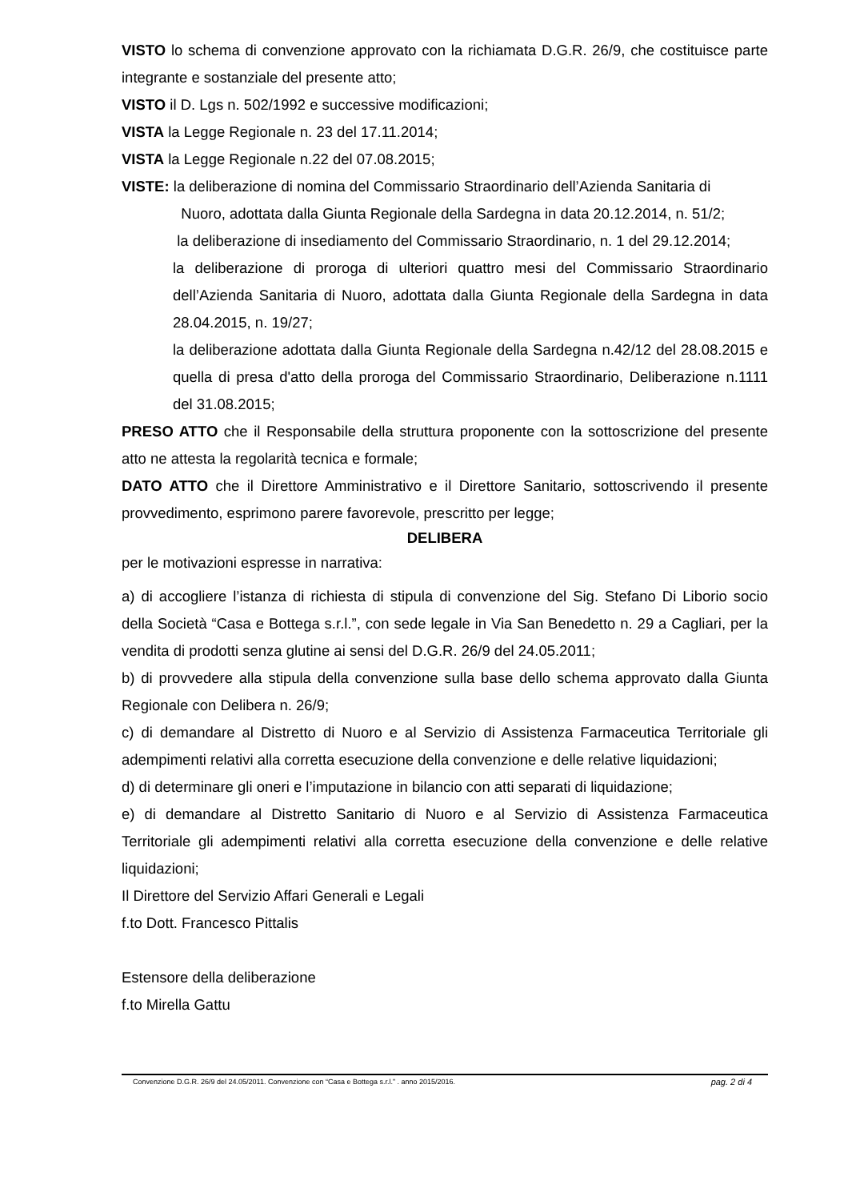VISTO lo schema di convenzione approvato con la richiamata D.G.R. 26/9, che costituisce parte integrante e sostanziale del presente atto;
VISTO il D. Lgs n. 502/1992 e successive modificazioni;
VISTA la Legge Regionale n. 23 del 17.11.2014;
VISTA la Legge Regionale n.22 del 07.08.2015;
VISTE: la deliberazione di nomina del Commissario Straordinario dell’Azienda Sanitaria di
Nuoro, adottata dalla Giunta Regionale della Sardegna in data 20.12.2014, n. 51/2;
la deliberazione di insediamento del Commissario Straordinario, n. 1 del 29.12.2014;
la deliberazione di proroga di ulteriori quattro mesi del Commissario Straordinario dell’Azienda Sanitaria di Nuoro, adottata dalla Giunta Regionale della Sardegna in data 28.04.2015, n. 19/27;
la deliberazione adottata dalla Giunta Regionale della Sardegna n.42/12 del 28.08.2015 e quella di presa d'atto della proroga del Commissario Straordinario, Deliberazione n.1111 del 31.08.2015;
PRESO ATTO che il Responsabile della struttura proponente con la sottoscrizione del presente atto ne attesta la regolarità tecnica e formale;
DATO ATTO che il Direttore Amministrativo e il Direttore Sanitario, sottoscrivendo il presente provvedimento, esprimono parere favorevole, prescritto per legge;
DELIBERA
per le motivazioni espresse in narrativa:
a) di accogliere l’istanza di richiesta di stipula di convenzione del Sig. Stefano Di Liborio socio della Società “Casa e Bottega s.r.l.”, con sede legale in Via San Benedetto n. 29 a Cagliari, per la vendita di prodotti senza glutine ai sensi del D.G.R. 26/9 del 24.05.2011;
b) di provvedere alla stipula della convenzione sulla base dello schema approvato dalla Giunta Regionale con Delibera n. 26/9;
c) di demandare al Distretto di Nuoro e al Servizio di Assistenza Farmaceutica Territoriale gli adempimenti relativi alla corretta esecuzione della convenzione e delle relative liquidazioni;
d) di determinare gli oneri e l’imputazione in bilancio con atti separati di liquidazione;
e) di demandare al Distretto Sanitario di Nuoro e al Servizio di Assistenza Farmaceutica Territoriale gli adempimenti relativi alla corretta esecuzione della convenzione e delle relative liquidazioni;
Il Direttore del Servizio Affari Generali e Legali
f.to Dott. Francesco Pittalis
Estensore della deliberazione
f.to Mirella Gattu
Convenzione D.G.R. 26/9 del 24.05/2011. Convenzione con “Casa e Bottega s.r.l.” . anno 2015/2016. pag. 2 di 4